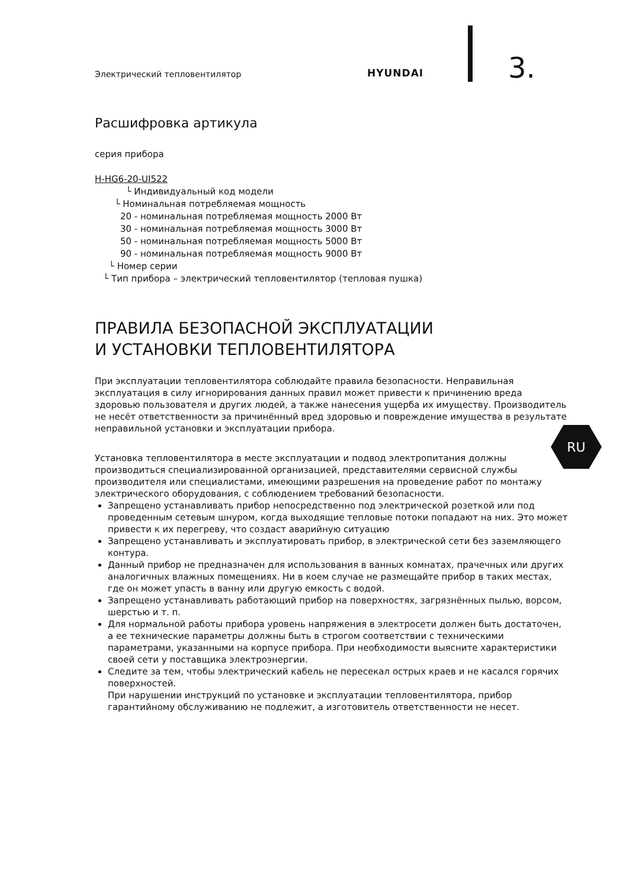Электрический тепловентилятор
HYUNDAI
3.
Расшифровка артикула
серия прибора
H-HG6-20-UI522
└ Индивидуальный код модели
└ Номинальная потребляемая мощность
20 - номинальная потребляемая мощность 2000 Вт
30 - номинальная потребляемая мощность 3000 Вт
50 - номинальная потребляемая мощность 5000 Вт
90 - номинальная потребляемая мощность 9000 Вт
└ Номер серии
└ Тип прибора – электрический тепловентилятор (тепловая пушка)
ПРАВИЛА БЕЗОПАСНОЙ ЭКСПЛУАТАЦИИ
И УСТАНОВКИ ТЕПЛОВЕНТИЛЯТОРА
При эксплуатации тепловентилятора соблюдайте правила безопасности. Неправильная эксплуатация в силу игнорирования данных правил может привести к причинению вреда здоровью пользователя и других людей, а также нанесения ущерба их имуществу. Производитель не несёт ответственности за причинённый вред здоровью и повреждение имущества в результате неправильной установки и эксплуатации прибора.
Установка тепловентилятора в месте эксплуатации и подвод электропитания должны производиться специализированной организацией, представителями сервисной службы производителя или специалистами, имеющими разрешения на проведение работ по монтажу электрического оборудования, с соблюдением требований безопасности.
Запрещено устанавливать прибор непосредственно под электрической розеткой или под проведенным сетевым шнуром, когда выходящие тепловые потоки попадают на них. Это может привести к их перегреву, что создаст аварийную ситуацию
Запрещено устанавливать и эксплуатировать прибор, в электрической сети без заземляющего контура.
Данный прибор не предназначен для использования в ванных комнатах, прачечных или других аналогичных влажных помещениях. Ни в коем случае не размещайте прибор в таких местах, где он может упасть в ванну или другую емкость с водой.
Запрещено устанавливать работающий прибор на поверхностях, загрязнённых пылью, ворсом, шерстью и т. п.
Для нормальной работы прибора уровень напряжения в электросети должен быть достаточен, а ее технические параметры должны быть в строгом соответствии с техническими параметрами, указанными на корпусе прибора. При необходимости выясните характеристики своей сети у поставщика электроэнергии.
Следите за тем, чтобы электрический кабель не пересекал острых краев и не касался горячих поверхностей.
При нарушении инструкций по установке и эксплуатации тепловентилятора, прибор гарантийному обслуживанию не подлежит, а изготовитель ответственности не несет.
RU